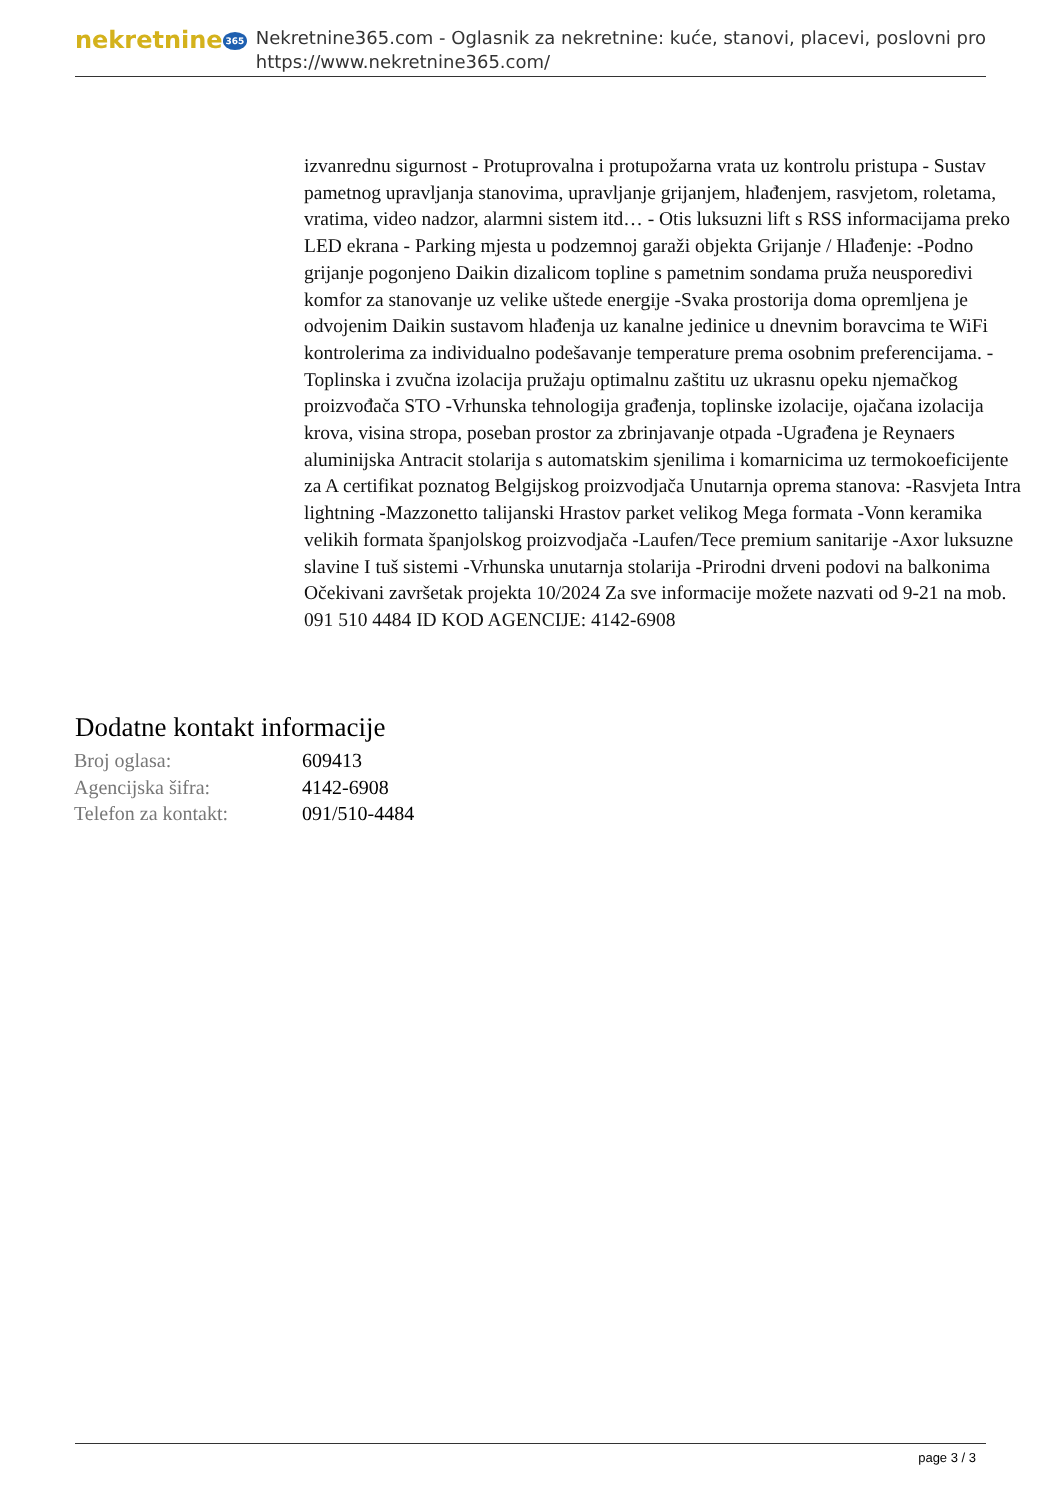nekretnine 365
Nekretnine365.com - Oglasnik za nekretnine: kuće, stanovi, placevi, poslovni pro
https://www.nekretnine365.com/
izvanrednu sigurnost - Protuprovalna i protupožarna vrata uz kontrolu pristupa - Sustav pametnog upravljanja stanovima, upravljanje grijanjem, hlađenjem, rasvjetom, roletama, vratima, video nadzor, alarmni sistem itd… - Otis luksuzni lift s RSS informacijama preko LED ekrana - Parking mjesta u podzemnoj garaži objekta Grijanje / Hlađenje: -Podno grijanje pogonjeno Daikin dizalicom topline s pametnim sondama pruža neusporedivi komfor za stanovanje uz velike uštede energije -Svaka prostorija doma opremljena je odvojenim Daikin sustavom hlađenja uz kanalne jedinice u dnevnim boravcima te WiFi kontrolerima za individualno podešavanje temperature prema osobnim preferencijama. -Toplinska i zvučna izolacija pružaju optimalnu zaštitu uz ukrasnu opeku njemačkog proizvođača STO -Vrhunska tehnologija građenja, toplinske izolacije, ojačana izolacija krova, visina stropa, poseban prostor za zbrinjavanje otpada -Ugrađena je Reynaers aluminijska Antracit stolarija s automatskim sjenilima i komarnicima uz termokoeficijente za A certifikat poznatog Belgijskog proizvodjača Unutarnja oprema stanova: -Rasvjeta Intra lightning -Mazzonetto talijanski Hrastov parket velikog Mega formata -Vonn keramika velikih formata španjolskog proizvodjača -Laufen/Tece premium sanitarije -Axor luksuzne slavine I tuš sistemi -Vrhunska unutarnja stolarija -Prirodni drveni podovi na balkonima Očekivani završetak projekta 10/2024 Za sve informacije možete nazvati od 9-21 na mob. 091 510 4484 ID KOD AGENCIJE: 4142-6908
Dodatne kontakt informacije
| Broj oglasa: | 609413 |
| Agencijska šifra: | 4142-6908 |
| Telefon za kontakt: | 091/510-4484 |
page 3 / 3